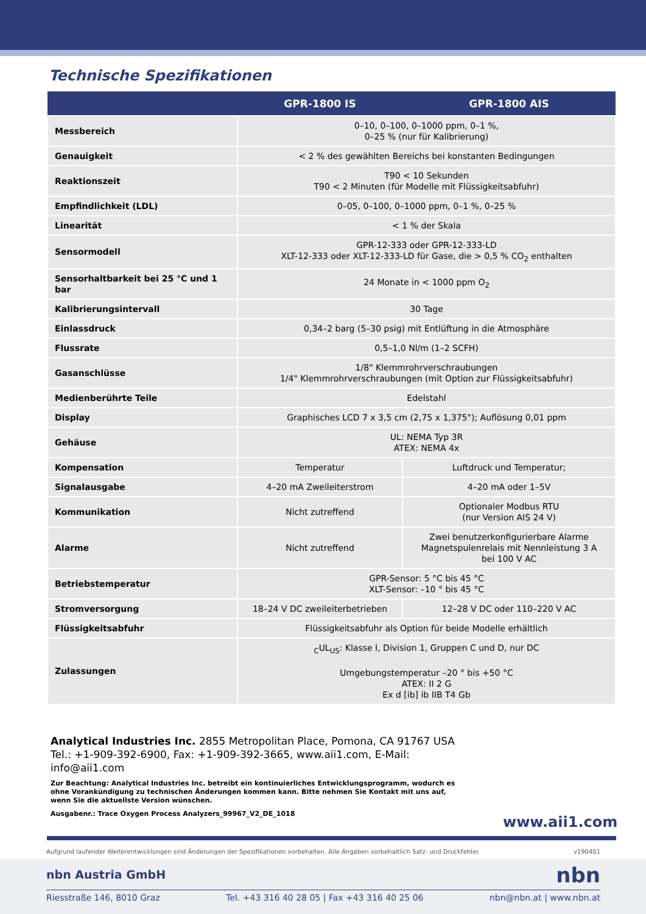Technische Spezifikationen
| | GPR-1800 IS | GPR-1800 AIS |
| --- | --- | --- |
| Messbereich | 0–10, 0–100, 0–1000 ppm, 0–1 %, 0–25 % (nur für Kalibrierung) | |
| Genauigkeit | < 2 % des gewählten Bereichs bei konstanten Bedingungen | |
| Reaktionszeit | T90 < 10 Sekunden T90 < 2 Minuten (für Modelle mit Flüssigkeitsabfuhr) | |
| Empfindlichkeit (LDL) | 0–05, 0–100, 0–1000 ppm, 0–1 %, 0–25 % | |
| Linearität | < 1 % der Skala | |
| Sensormodell | GPR-12-333 oder GPR-12-333-LD XLT-12-333 oder XLT-12-333-LD für Gase, die > 0,5 % CO<sub>2</sub> enthalten | |
| Sensorhaltbarkeit bei 25 °C und 1 bar | 24 Monate in < 1000 ppm O<sub>2</sub> | |
| Kalibrierungsintervall | 30 Tage | |
| Einlassdruck | 0,34–2 barg (5–30 psig) mit Entlüftung in die Atmosphäre | |
| Flussrate | 0,5–1,0 Nl/m (1–2 SCFH) | |
| Gasanschlüsse | 1/8" Klemmrohrverschraubungen 1/4" Klemmrohrverschraubungen (mit Option zur Flüssigkeitsabfuhr) | |
| Medienberührte Teile | Edelstahl | |
| Display | Graphisches LCD 7 x 3,5 cm (2,75 x 1,375"); Auflösung 0,01 ppm | |
| Gehäuse | UL: NEMA Typ 3R ATEX: NEMA 4x | |
| Kompensation | Temperatur | Luftdruck und Temperatur; |
| Signalausgabe | 4–20 mA Zweileiterstrom | 4–20 mA oder 1–5V |
| Kommunikation | Nicht zutreffend | Optionaler Modbus RTU (nur Version AIS 24 V) |
| Alarme | Nicht zutreffend | Zwei benutzerkonfigurierbare Alarme Magnetspulenrelais mit Nennleistung 3 A bei 100 V AC |
| Betriebstemperatur | GPR-Sensor: 5 °C bis 45 °C XLT-Sensor: –10 ° bis 45 °C | |
| Stromversorgung | 18–24 V DC zweileiterbetrieben | 12–28 V DC oder 110–220 V AC |
| Flüssigkeitsabfuhr | Flüssigkeitsabfuhr als Option für beide Modelle erhältlich | |
| Zulassungen | <sub>C</sub>UL<sub>US</sub>: Klasse I, Division 1, Gruppen C und D, nur DC Umgebungstemperatur –20 ° bis +50 °C ATEX: II 2 G Ex d [ib] ib IIB T4 Gb | |
Analytical Industries Inc. 2855 Metropolitan Place, Pomona, CA 91767 USA
Tel.: +1-909-392-6900, Fax: +1-909-392-3665, www.aii1.com, E-Mail: info@aii1.com
Zur Beachtung: Analytical Industries Inc. betreibt ein kontinuierliches Entwicklungsprogramm, wodurch es ohne Vorankündigung zu technischen Änderungen kommen kann. Bitte nehmen Sie Kontakt mit uns auf, wenn Sie die aktuellste Version wünschen.
Ausgabenr.: Trace Oxygen Process Analyzers_99967_V2_DE_1018
www.aii1.com
Aufgrund laufender Weiterentwicklungen sind Änderungen der Spezifikationen vorbehalten. Alle Angaben vorbehaltlich Satz- und Druckfehler. v190401
nbn Austria GmbH nbn
Riesstraße 146, 8010 Graz Tel. +43 316 40 28 05 | Fax +43 316 40 25 06 nbn@nbn.at | www.nbn.at